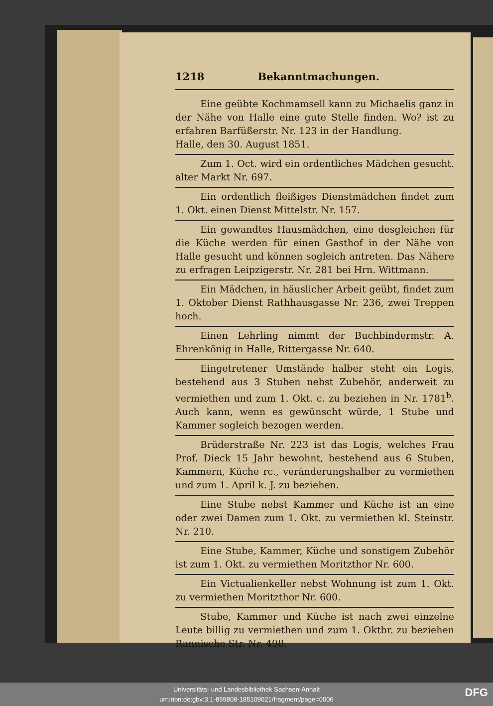1218 Bekanntmachungen.
Eine geübte Kochmamsell kann zu Michaelis ganz in der Nähe von Halle eine gute Stelle finden. Wo? ist zu erfahren Barfüßerstr. Nr. 123 in der Handlung.
Halle, den 30. August 1851.
Zum 1. Oct. wird ein ordentliches Mädchen gesucht. alter Markt Nr. 697.
Ein ordentlich fleißiges Dienstmädchen findet zum 1. Okt. einen Dienst Mittelstr. Nr. 157.
Ein gewandtes Hausmädchen, eine desgleichen für die Küche werden für einen Gasthof in der Nähe von Halle gesucht und können sogleich antreten. Das Nähere zu erfragen Leipzigerstr. Nr. 281 bei Hrn. Wittmann.
Ein Mädchen, in häuslicher Arbeit geübt, findet zum 1. Oktober Dienst Rathhausgasse Nr. 236, zwei Treppen hoch.
Einen Lehrling nimmt der Buchbindermstr. A. Ehrenkönig in Halle, Rittergasse Nr. 640.
Eingetretener Umstände halber steht ein Logis, bestehend aus 3 Stuben nebst Zubehör, anderweit zu vermiethen und zum 1. Okt. c. zu beziehen in Nr. 1781<sup>b</sup>. Auch kann, wenn es gewünscht würde, 1 Stube und Kammer sogleich bezogen werden.
Brüderstraße Nr. 223 ist das Logis, welches Frau Prof. Dieck 15 Jahr bewohnt, bestehend aus 6 Stuben, Kammern, Küche rc., veränderungshalber zu vermiethen und zum 1. April k. J. zu beziehen.
Eine Stube nebst Kammer und Küche ist an eine oder zwei Damen zum 1. Okt. zu vermiethen kl. Steinstr. Nr. 210.
Eine Stube, Kammer, Küche und sonstigem Zubehör ist zum 1. Okt. zu vermiethen Moritzthor Nr. 600.
Ein Victualienkeller nebst Wohnung ist zum 1. Okt. zu vermiethen Moritzthor Nr. 600.
Stube, Kammer und Küche ist nach zwei einzelne Leute billig zu vermiethen und zum 1. Oktbr. zu beziehen Rannische Str. Nr. 498.
Universitäts- und Landesbibliothek Sachsen-Anhalt
urn:nbn:de:gbv:3:1-859808-185109021/fragment/page=0006
DFG